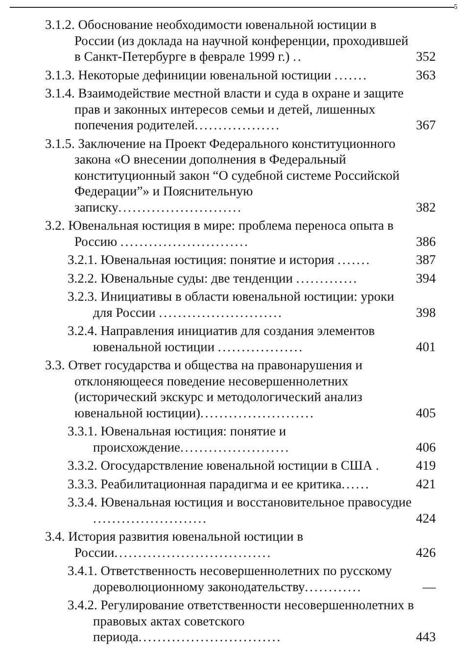5
3.1.2. Обоснование необходимости ювенальной юстиции в России (из доклада на научной конференции, проходившей в Санкт-Петербурге в феврале 1999 г.) ..
352
3.1.3. Некоторые дефиниции ювенальной юстиции .......
363
3.1.4. Взаимодействие местной власти и суда в охране и защите прав и законных интересов семьи и детей, лишенных попечения родителей..................
367
3.1.5. Заключение на Проект Федерального конституционного закона «О внесении дополнения в Федеральный конституционный закон “О судебной системе Российской Федерации”» и Пояснительную записку..........................
382
3.2. Ювенальная юстиция в мире: проблема переноса опыта в Россию ...........................
386
3.2.1. Ювенальная юстиция: понятие и история .......
387
3.2.2. Ювенальные суды: две тенденции .............
394
3.2.3. Инициативы в области ювенальной юстиции: уроки для России ..........................
398
3.2.4. Направления инициатив для создания элементов ювенальной юстиции ..................
401
3.3. Ответ государства и общества на правонарушения и отклоняющееся поведение несовершеннолетних (исторический экскурс и методологический анализ ювенальной юстиции)........................
405
3.3.1. Ювенальная юстиция: понятие и происхождение.......................
406
3.3.2. Огосударствление ювенальной юстиции в США .
419
3.3.3. Реабилитационная парадигма и ее критика......
421
3.3.4. Ювенальная юстиция и восстановительное правосудие ........................
424
3.4. История развития ювенальной юстиции в России.................................
426
3.4.1. Ответственность несовершеннолетних по русскому дореволюционному законодательству............
—
3.4.2. Регулирование ответственности несовершеннолетних в правовых актах советского периода..............................
443